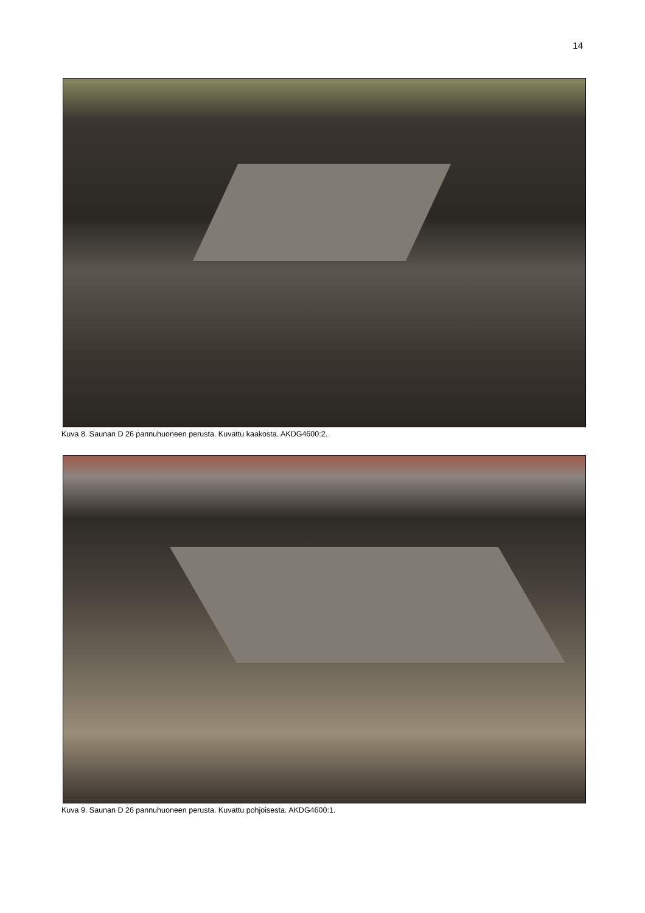14
Kuva 8. Saunan D 26 pannuhuoneen perusta. Kuvattu kaakosta. AKDG4600:2.
Kuva 9. Saunan D 26 pannuhuoneen perusta. Kuvattu pohjoisesta. AKDG4600:1.